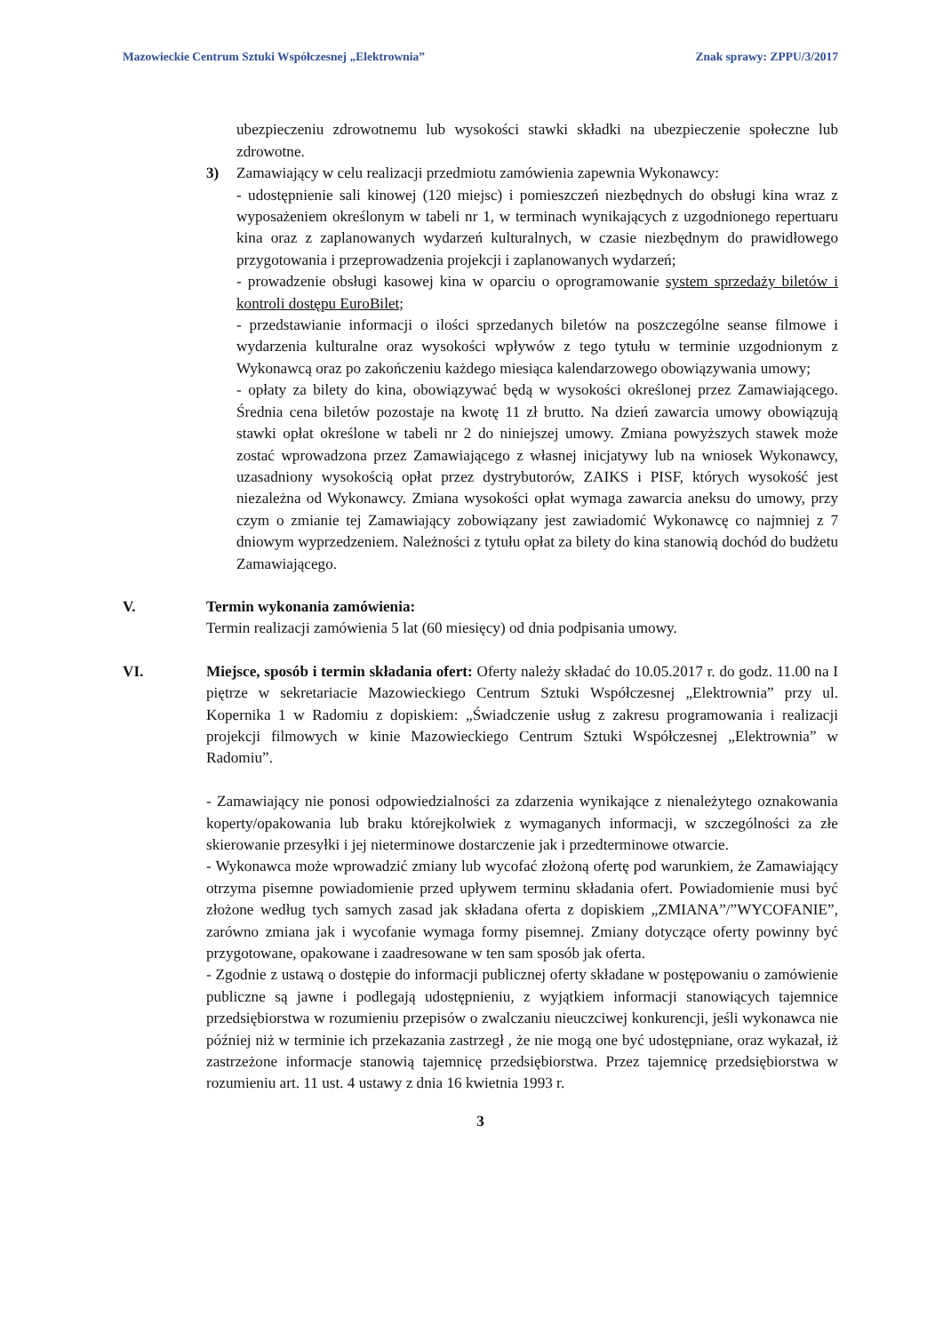Mazowieckie Centrum Sztuki Współczesnej „Elektrownia” Znak sprawy: ZPPU/3/2017
ubezpieczeniu zdrowotnemu lub wysokości stawki składki na ubezpieczenie społeczne lub zdrowotne.
3) Zamawiający w celu realizacji przedmiotu zamówienia zapewnia Wykonawcy:
- udostępnienie sali kinowej (120 miejsc) i pomieszczeń niezbędnych do obsługi kina wraz z wyposażeniem określonym w tabeli nr 1, w terminach wynikających z uzgodnionego repertuaru kina oraz z zaplanowanych wydarzeń kulturalnych, w czasie niezbędnym do prawidłowego przygotowania i przeprowadzenia projekcji i zaplanowanych wydarzeń;
- prowadzenie obsługi kasowej kina w oparciu o oprogramowanie system sprzedaży biletów i kontroli dostępu EuroBilet;
- przedstawianie informacji o ilości sprzedanych biletów na poszczególne seanse filmowe i wydarzenia kulturalne oraz wysokości wpływów z tego tytułu w terminie uzgodnionym z Wykonawcą oraz po zakończeniu każdego miesiąca kalendarzowego obowiązywania umowy;
- opłaty za bilety do kina, obowiązywać będą w wysokości określonej przez Zamawiającego. Średnia cena biletów pozostaje na kwotę 11 zł brutto. Na dzień zawarcia umowy obowiązują stawki opłat określone w tabeli nr 2 do niniejszej umowy. Zmiana powyższych stawek może zostać wprowadzona przez Zamawiającego z własnej inicjatywy lub na wniosek Wykonawcy, uzasadniony wysokością opłat przez dystrybutorów, ZAIKS i PISF, których wysokość jest niezależna od Wykonawcy. Zmiana wysokości opłat wymaga zawarcia aneksu do umowy, przy czym o zmianie tej Zamawiający zobowiązany jest zawiadomić Wykonawcę co najmniej z 7 dniowym wyprzedzeniem. Należności z tytułu opłat za bilety do kina stanowią dochód do budżetu Zamawiającego.
V. Termin wykonania zamówienia:
Termin realizacji zamówienia 5 lat (60 miesięcy) od dnia podpisania umowy.
VI. Miejsce, sposób i termin składania ofert: Oferty należy składać do 10.05.2017 r. do godz. 11.00 na I piętrze w sekretariacie Mazowieckiego Centrum Sztuki Współczesnej „Elektrownia” przy ul. Kopernika 1 w Radomiu z dopiskiem: „Świadczenie usług z zakresu programowania i realizacji projekcji filmowych w kinie Mazowieckiego Centrum Sztuki Współczesnej „Elektrownia” w Radomiu”.
- Zamawiający nie ponosi odpowiedzialności za zdarzenia wynikające z nienależytego oznakowania koperty/opakowania lub braku którejkolwiek z wymaganych informacji, w szczególności za złe skierowanie przesyłki i jej nieterminowe dostarczenie jak i przedterminowe otwarcie.
- Wykonawca może wprowadzić zmiany lub wycofać złożoną ofertę pod warunkiem, że Zamawiający otrzyma pisemne powiadomienie przed upływem terminu składania ofert. Powiadomienie musi być złożone według tych samych zasad jak składana oferta z dopiskiem „ZMIANA”/”WYCOFANIE”, zarówno zmiana jak i wycofanie wymaga formy pisemnej. Zmiany dotyczące oferty powinny być przygotowane, opakowane i zaadresowane w ten sam sposób jak oferta.
- Zgodnie z ustawą o dostępie do informacji publicznej oferty składane w postępowaniu o zamówienie publiczne są jawne i podlegają udostępnieniu, z wyjątkiem informacji stanowiących tajemnice przedsiębiorstwa w rozumieniu przepisów o zwalczaniu nieuczciwej konkurencji, jeśli wykonawca nie później niż w terminie ich przekazania zastrzegł , że nie mogą one być udostępniane, oraz wykazał, iż zastrzeżone informacje stanowią tajemnicę przedsiębiorstwa. Przez tajemnicę przedsiębiorstwa w rozumieniu art. 11 ust. 4 ustawy z dnia 16 kwietnia 1993 r.
3